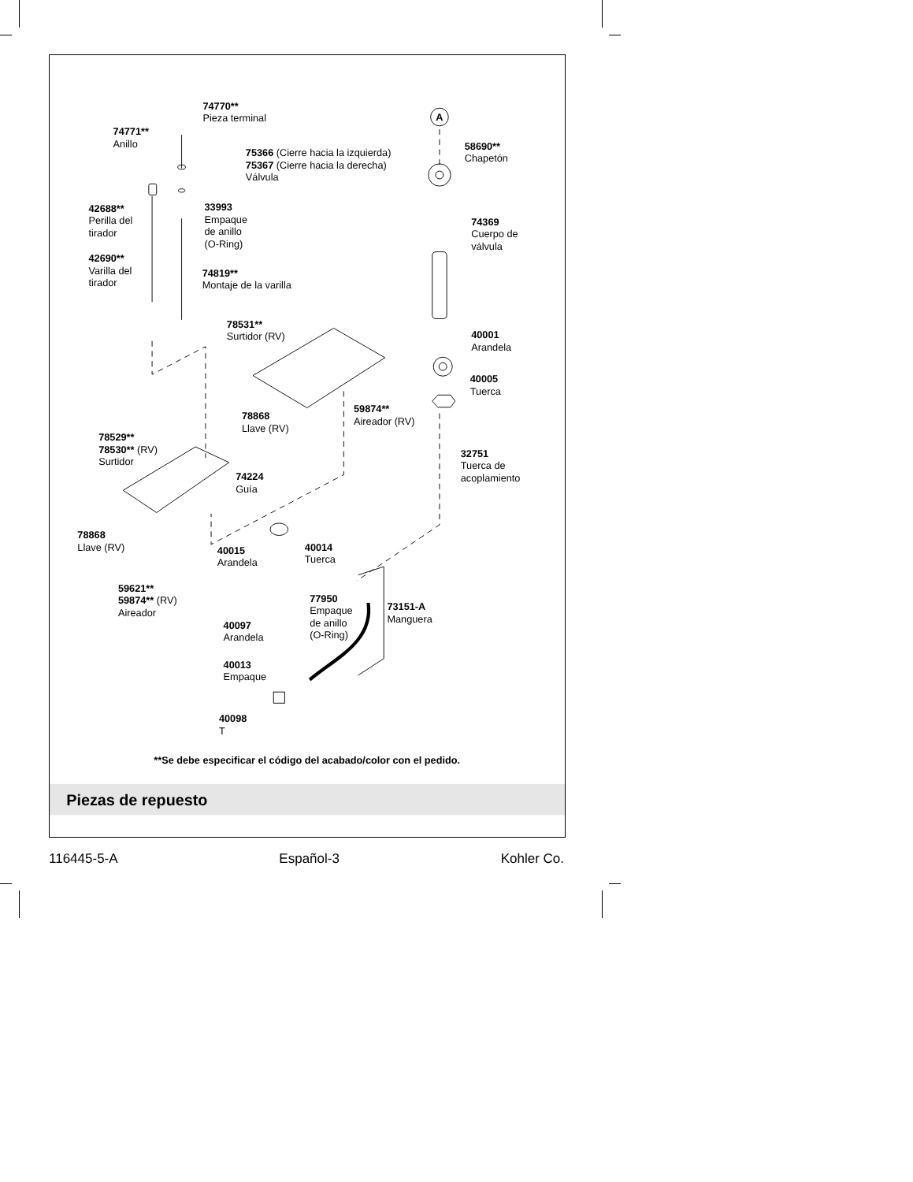A
74770** Pieza terminal
74771** Anillo
75366 (Cierre hacia la izquierda) 75367 (Cierre hacia la derecha) Válvula
58690** Chapetón
42688** Perilla del tirador
33993 Empaque de anillo (O-Ring)
74369 Cuerpo de válvula
42690** Varilla del tirador
74819** Montaje de la varilla
78531** Surtidor (RV)
40001 Arandela
40005 Tuerca
59874** Aireador (RV)
78868 Llave (RV)
78529** 78530** (RV) Surtidor
32751 Tuerca de acoplamiento
74224 Guía
78868 Llave (RV)
40014 Tuerca
40015 Arandela
59621** 59874** (RV) Aireador
77950 Empaque de anillo (O-Ring)
73151-A Manguera
40097 Arandela
40013 Empaque
40098 T
**Se debe especificar el código del acabado/color con el pedido.
Piezas de repuesto
116445-5-A Español-3 Kohler Co.